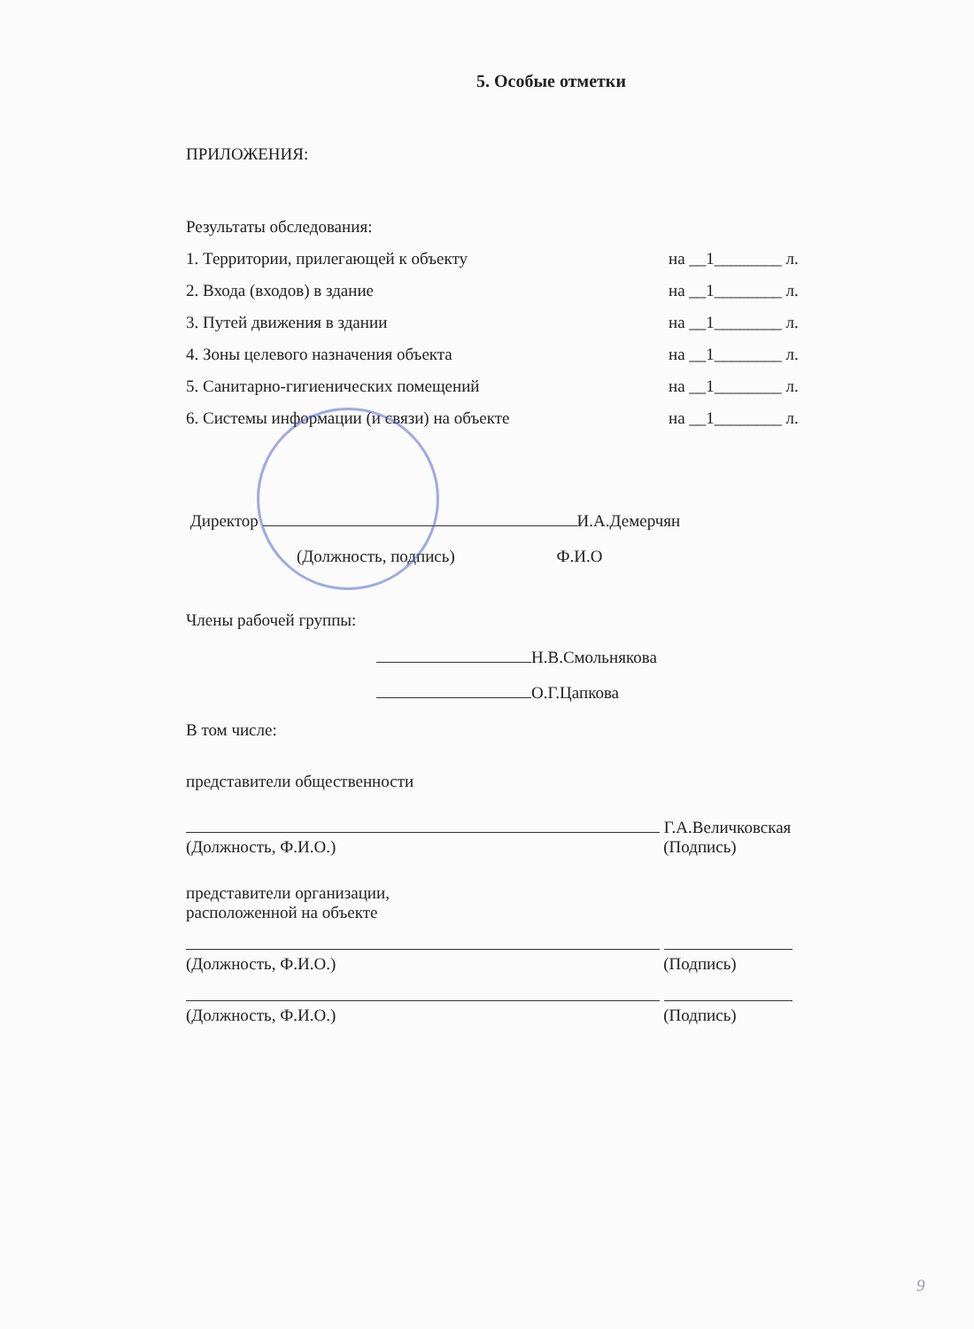5. Особые отметки
ПРИЛОЖЕНИЯ:
Результаты обследования:
1. Территории, прилегающей к объекту на __1________ л.
2. Входа (входов) в здание на __1________ л.
3. Путей движения в здании на __1________ л.
4. Зоны целевого назначения объекта на __1________ л.
5. Санитарно-гигиенических помещений на __1________ л.
6. Системы информации (и связи) на объекте на __1________ л.
Директор И.А.Демерчян
(Должность, подпись) Ф.И.О
Члены рабочей группы:
Н.В.Смольнякова
О.Г.Цапкова
В том числе:
представители общественности
Г.А.Величковская
(Должность, Ф.И.О.) (Подпись)
представители организации,
расположенной на объекте
(Должность, Ф.И.О.) (Подпись)
(Должность, Ф.И.О.) (Подпись)
9